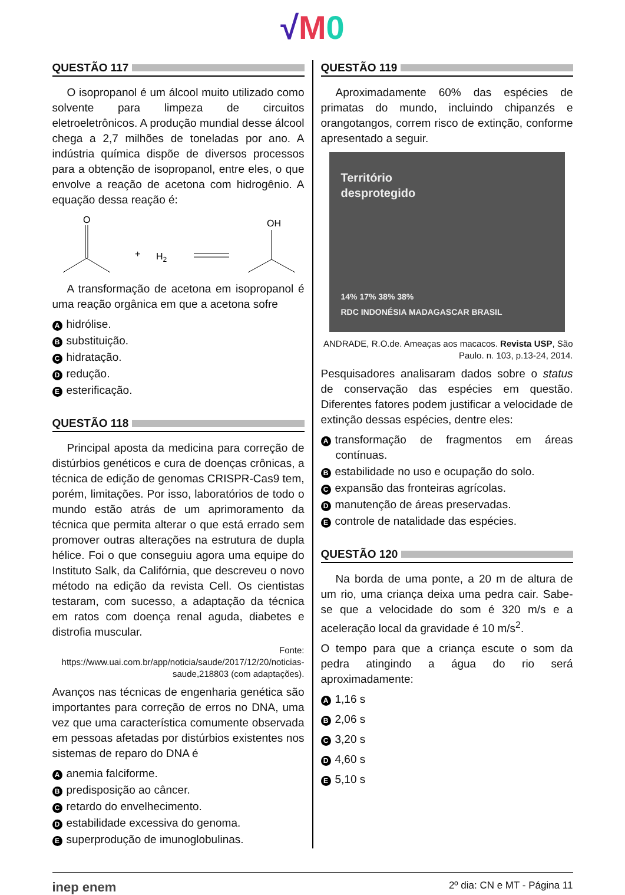√M 0
QUESTÃO 117
O isopropanol é um álcool muito utilizado como solvente para limpeza de circuitos eletroeletrônicos. A produção mundial desse álcool chega a 2,7 milhões de toneladas por ano. A indústria química dispõe de diversos processos para a obtenção de isopropanol, entre eles, o que envolve a reação de acetona com hidrogênio. A equação dessa reação é:
O
+
H2
OH
A transformação de acetona em isopropanol é uma reação orgânica em que a acetona sofre
Ahidrólise.
Bsubstituição.
Chidratação.
Dredução.
Eesterificação.
QUESTÃO 118
Principal aposta da medicina para correção de distúrbios genéticos e cura de doenças crônicas, a técnica de edição de genomas CRISPR-Cas9 tem, porém, limitações. Por isso, laboratórios de todo o mundo estão atrás de um aprimoramento da técnica que permita alterar o que está errado sem promover outras alterações na estrutura de dupla hélice. Foi o que conseguiu agora uma equipe do Instituto Salk, da Califórnia, que descreveu o novo método na edição da revista Cell. Os cientistas testaram, com sucesso, a adaptação da técnica em ratos com doença renal aguda, diabetes e distrofia muscular.
Fonte: https://www.uai.com.br/app/noticia/saude/2017/12/20/noticias-saude,218803 (com adaptações).
Avanços nas técnicas de engenharia genética são importantes para correção de erros no DNA, uma vez que uma característica comumente observada em pessoas afetadas por distúrbios existentes nos sistemas de reparo do DNA é
Aanemia falciforme.
Bpredisposição ao câncer.
Cretardo do envelhecimento.
Destabilidade excessiva do genoma.
Esuperprodução de imunoglobulinas.
QUESTÃO 119
Aproximadamente 60% das espécies de primatas do mundo, incluindo chipanzés e orangotangos, correm risco de extinção, conforme apresentado a seguir.
Território
desprotegido
14% 17% 38% 38%
RDC INDONÉSIA MADAGASCAR BRASIL
ANDRADE, R.O.de. Ameaças aos macacos. Revista USP, São Paulo. n. 103, p.13-24, 2014.
Pesquisadores analisaram dados sobre o status de conservação das espécies em questão. Diferentes fatores podem justificar a velocidade de extinção dessas espécies, dentre eles:
Atransformação de fragmentos em áreas contínuas.
Bestabilidade no uso e ocupação do solo.
Cexpansão das fronteiras agrícolas.
Dmanutenção de áreas preservadas.
Econtrole de natalidade das espécies.
QUESTÃO 120
Na borda de uma ponte, a 20 m de altura de um rio, uma criança deixa uma pedra cair. Sabe-se que a velocidade do som é 320 m/s e a aceleração local da gravidade é 10 m/s<sup>2</sup>.
O tempo para que a criança escute o som da pedra atingindo a água do rio será aproximadamente:
A 1,16 s
B 2,06 s
C 3,20 s
D 4,60 s
E 5,10 s
inep enem 2º dia: CN e MT - Página 11